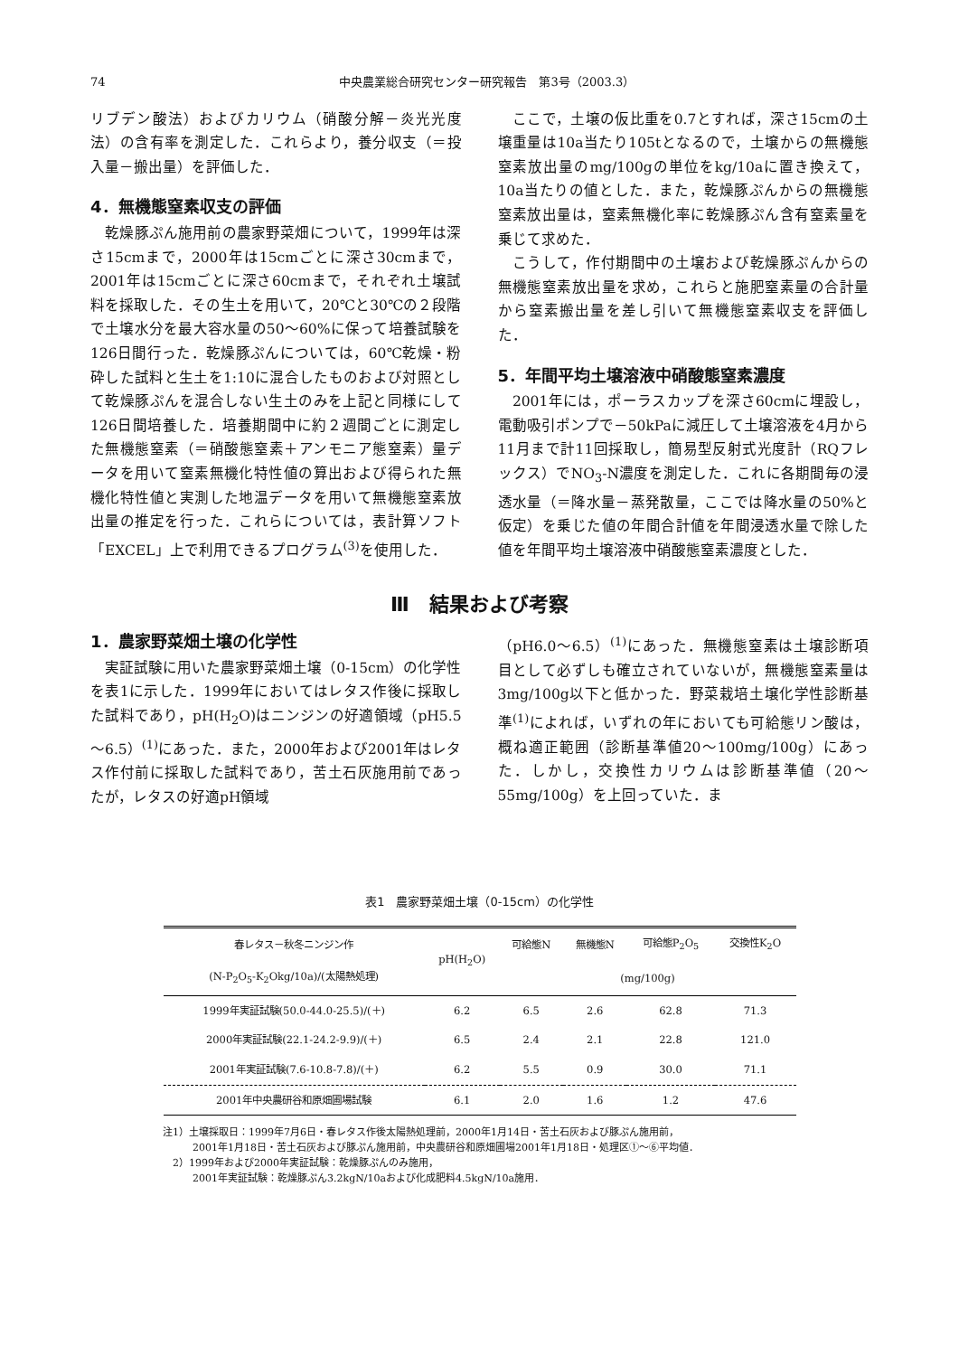74 中央農業総合研究センター研究報告　第3号（2003.3）
リブデン酸法）およびカリウム（硝酸分解－炎光光度法）の含有率を測定した．これらより，養分収支（＝投入量－搬出量）を評価した．
4．無機態窒素収支の評価
　乾燥豚ぷん施用前の農家野菜畑について，1999年は深さ15cmまで，2000年は15cmごとに深さ30cmまで，2001年は15cmごとに深さ60cmまで，それぞれ土壌試料を採取した．その生土を用いて，20℃と30℃の２段階で土壌水分を最大容水量の50～60%に保って培養試験を126日間行った．乾燥豚ぷんについては，60℃乾燥・粉砕した試料と生土を1:10に混合したものおよび対照として乾燥豚ぷんを混合しない生土のみを上記と同様にして126日間培養した．培養期間中に約２週間ごとに測定した無機態窒素（＝硝酸態窒素＋アンモニア態窒素）量データを用いて窒素無機化特性値の算出および得られた無機化特性値と実測した地温データを用いて無機態窒素放出量の推定を行った．これらについては，表計算ソフト「EXCEL」上で利用できるプログラム<sup>(3)</sup>を使用した．
　ここで，土壌の仮比重を0.7とすれば，深さ15cmの土壌重量は10a当たり105tとなるので，土壌からの無機態窒素放出量のmg/100gの単位をkg/10aに置き換えて，10a当たりの値とした．また，乾燥豚ぷんからの無機態窒素放出量は，窒素無機化率に乾燥豚ぷん含有窒素量を乗じて求めた．
　こうして，作付期間中の土壌および乾燥豚ぷんからの無機態窒素放出量を求め，これらと施肥窒素量の合計量から窒素搬出量を差し引いて無機態窒素収支を評価した．
5．年間平均土壌溶液中硝酸態窒素濃度
　2001年には，ポーラスカップを深さ60cmに埋設し，電動吸引ポンプで－50kPaに減圧して土壌溶液を4月から11月まで計11回採取し，簡易型反射式光度計（RQフレックス）でNO<sub>3</sub>-N濃度を測定した．これに各期間毎の浸透水量（＝降水量－蒸発散量，ここでは降水量の50%と仮定）を乗じた値の年間合計値を年間浸透水量で除した値を年間平均土壌溶液中硝酸態窒素濃度とした．
Ⅲ　結果および考察
1．農家野菜畑土壌の化学性
　実証試験に用いた農家野菜畑土壌（0-15cm）の化学性を表1に示した．1999年においてはレタス作後に採取した試料であり，pH(H<sub>2</sub>O)はニンジンの好適領域（pH5.5～6.5）<sup>(1)</sup>にあった．また，2000年および2001年はレタス作付前に採取した試料であり，苦土石灰施用前であったが，レタスの好適pH領域
（pH6.0～6.5）<sup>(1)</sup>にあった．無機態窒素は土壌診断項目として必ずしも確立されていないが，無機態窒素量は3mg/100g以下と低かった．野菜栽培土壌化学性診断基準<sup>(1)</sup>によれば，いずれの年においても可給態リン酸は，概ね適正範囲（診断基準値20～100mg/100g）にあった．しかし，交換性カリウムは診断基準値（20～55mg/100g）を上回っていた．ま
表1　農家野菜畑土壌（0-15cm）の化学性
| 春レタス－秋冬ニンジン作 | pH(H<sub>2</sub>O) | 可給態N | 無機態N | 可給態P<sub>2</sub>O<sub>5</sub> | 交換性K<sub>2</sub>O |
| --- | --- | --- | --- | --- | --- |
| (N-P<sub>2</sub>O<sub>5</sub>-K<sub>2</sub>Okg/10a)/(太陽熱処理) | | (mg/100g) | | | |
| 1999年実証試験(50.0-44.0-25.5)/(＋) | 6.2 | 6.5 | 2.6 | 62.8 | 71.3 |
| 2000年実証試験(22.1-24.2-9.9)/(＋) | 6.5 | 2.4 | 2.1 | 22.8 | 121.0 |
| 2001年実証試験(7.6-10.8-7.8)/(＋) | 6.2 | 5.5 | 0.9 | 30.0 | 71.1 |
| 2001年中央農研谷和原畑圃場試験 | 6.1 | 2.0 | 1.6 | 1.2 | 47.6 |
注1）土壌採取日：1999年7月6日・春レタス作後太陽熱処理前，2000年1月14日・苦土石灰および豚ぷん施用前，
　　　2001年1月18日・苦土石灰および豚ぷん施用前，中央農研谷和原畑圃場2001年1月18日・処理区①～⑥平均値．
　2）1999年および2000年実証試験：乾燥豚ぷんのみ施用，
　　　2001年実証試験：乾燥豚ぷん3.2kgN/10aおよび化成肥料4.5kgN/10a施用．